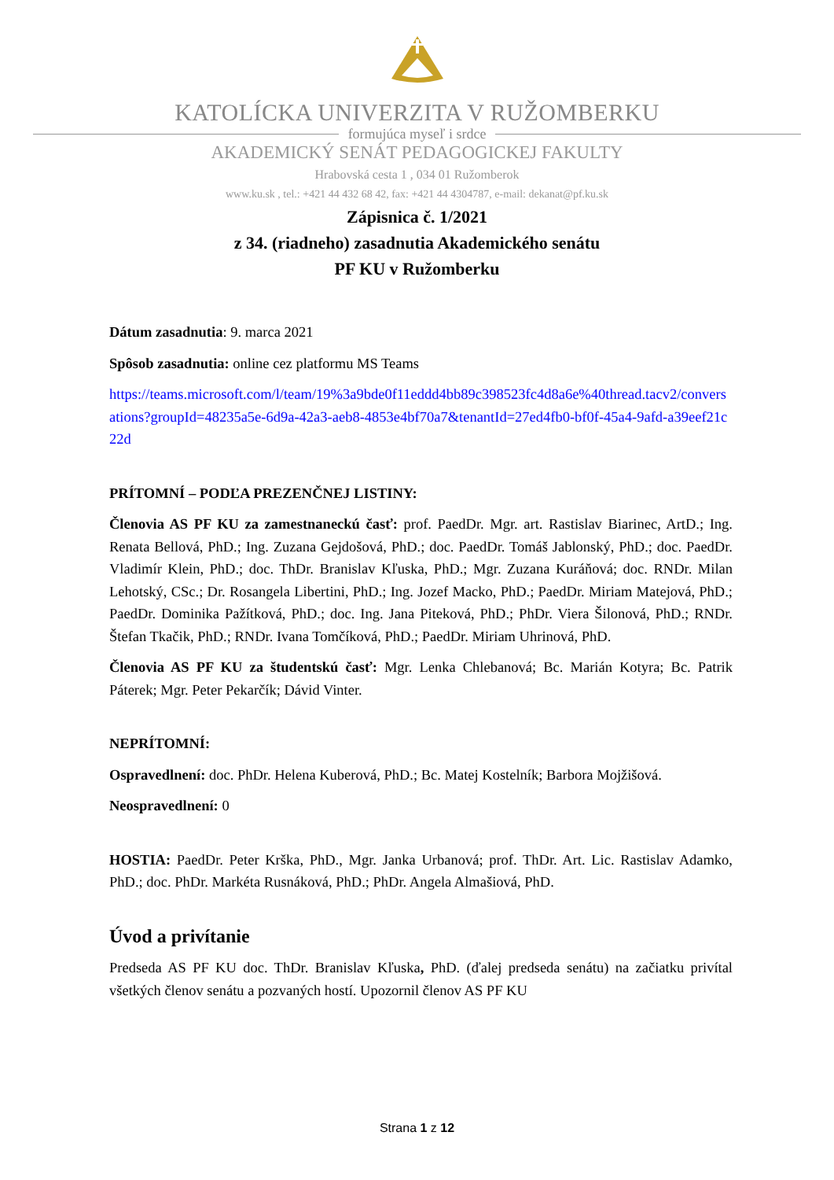KATOLÍCKA UNIVERZITA V RUŽOMBERKU
formujúca myseľ i srdce
AKADEMICKÝ SENÁT PEDAGOGICKEJ FAKULTY
Hrabovská cesta 1 , 034 01 Ružomberok
www.ku.sk , tel.: +421 44 432 68 42, fax: +421 44 4304787, e-mail: dekanat@pf.ku.sk
Zápisnica č. 1/2021
z 34. (riadneho) zasadnutia Akademického senátu
PF KU v Ružomberku
Dátum zasadnutia: 9. marca 2021
Spôsob zasadnutia: online cez platformu MS Teams
https://teams.microsoft.com/l/team/19%3a9bde0f11eddd4bb89c398523fc4d8a6e%40thread.tacv2/conversations?groupId=48235a5e-6d9a-42a3-aeb8-4853e4bf70a7&tenantId=27ed4fb0-bf0f-45a4-9afd-a39eef21c22d
PRÍTOMNÍ – PODĽA PREZENČNEJ LISTINY:
Členovia AS PF KU za zamestnaneckú časť: prof. PaedDr. Mgr. art. Rastislav Biarinec, ArtD.; Ing. Renata Bellová, PhD.; Ing. Zuzana Gejdošová, PhD.; doc. PaedDr. Tomáš Jablonský, PhD.; doc. PaedDr. Vladimír Klein, PhD.; doc. ThDr. Branislav Kľuska, PhD.; Mgr. Zuzana Kuráňová; doc. RNDr. Milan Lehotský, CSc.; Dr. Rosangela Libertini, PhD.; Ing. Jozef Macko, PhD.; PaedDr. Miriam Matejová, PhD.; PaedDr. Dominika Pažítková, PhD.; doc. Ing. Jana Piteková, PhD.; PhDr. Viera Šilonová, PhD.; RNDr. Štefan Tkačik, PhD.; RNDr. Ivana Tomčíková, PhD.; PaedDr. Miriam Uhrinová, PhD.
Členovia AS PF KU za študentskú časť: Mgr. Lenka Chlebanová; Bc. Marián Kotyra; Bc. Patrik Páterek; Mgr. Peter Pekarčík; Dávid Vinter.
NEPRÍTOMNÍ:
Ospravedlnení: doc. PhDr. Helena Kuberová, PhD.; Bc. Matej Kostelník; Barbora Mojžišová.
Neospravedlnení: 0
HOSTIA: PaedDr. Peter Krška, PhD., Mgr. Janka Urbanová; prof. ThDr. Art. Lic. Rastislav Adamko, PhD.; doc. PhDr. Markéta Rusnáková, PhD.; PhDr. Angela Almašiová, PhD.
Úvod a privítanie
Predseda AS PF KU doc. ThDr. Branislav Kľuska, PhD. (ďalej predseda senátu) na začiatku privítal všetkých členov senátu a pozvaných hostí. Upozornil členov AS PF KU
Strana 1 z 12